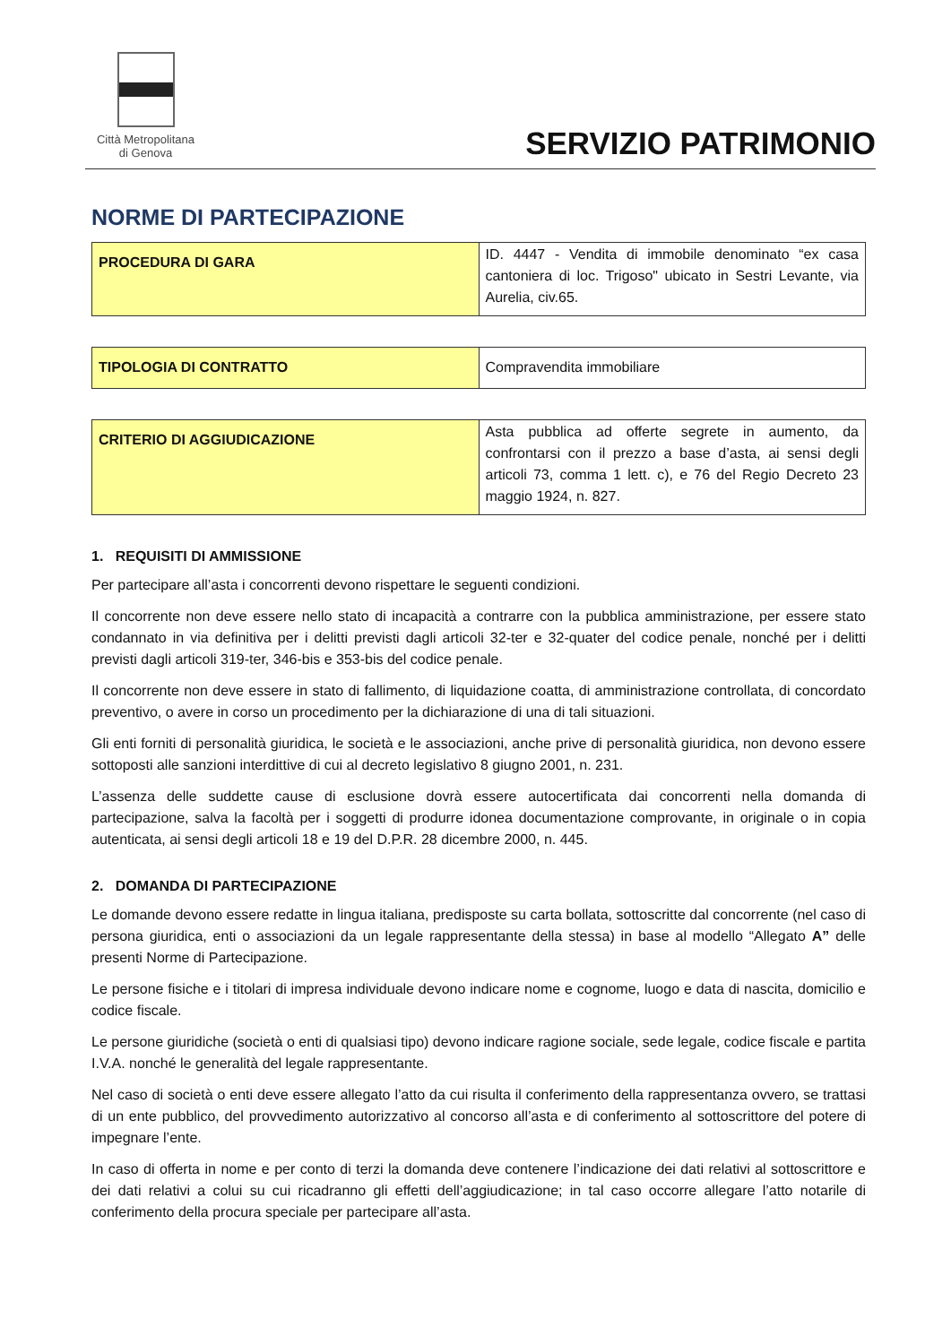Città Metropolitana
di Genova
SERVIZIO PATRIMONIO
NORME DI PARTECIPAZIONE
| PROCEDURA DI GARA | ID. 4447 - Vendita di immobile denominato “ex casa cantoniera di loc. Trigoso" ubicato in Sestri Levante, via Aurelia, civ.65. |
| TIPOLOGIA DI CONTRATTO | Compravendita immobiliare |
| CRITERIO DI AGGIUDICAZIONE | Asta pubblica ad offerte segrete in aumento, da confrontarsi con il prezzo a base d’asta, ai sensi degli articoli 73, comma 1 lett. c), e 76 del Regio Decreto 23 maggio 1924, n. 827. |
1. REQUISITI DI AMMISSIONE
Per partecipare all’asta i concorrenti devono rispettare le seguenti condizioni.
Il concorrente non deve essere nello stato di incapacità a contrarre con la pubblica amministrazione, per essere stato condannato in via definitiva per i delitti previsti dagli articoli 32-ter e 32-quater del codice penale, nonché per i delitti previsti dagli articoli 319-ter, 346-bis e 353-bis del codice penale.
Il concorrente non deve essere in stato di fallimento, di liquidazione coatta, di amministrazione controllata, di concordato preventivo, o avere in corso un procedimento per la dichiarazione di una di tali situazioni.
Gli enti forniti di personalità giuridica, le società e le associazioni, anche prive di personalità giuridica, non devono essere sottoposti alle sanzioni interdittive di cui al decreto legislativo 8 giugno 2001, n. 231.
L’assenza delle suddette cause di esclusione dovrà essere autocertificata dai concorrenti nella domanda di partecipazione, salva la facoltà per i soggetti di produrre idonea documentazione comprovante, in originale o in copia autenticata, ai sensi degli articoli 18 e 19 del D.P.R. 28 dicembre 2000, n. 445.
2. DOMANDA DI PARTECIPAZIONE
Le domande devono essere redatte in lingua italiana, predisposte su carta bollata, sottoscritte dal concorrente (nel caso di persona giuridica, enti o associazioni da un legale rappresentante della stessa) in base al modello “Allegato A” delle presenti Norme di Partecipazione.
Le persone fisiche e i titolari di impresa individuale devono indicare nome e cognome, luogo e data di nascita, domicilio e codice fiscale.
Le persone giuridiche (società o enti di qualsiasi tipo) devono indicare ragione sociale, sede legale, codice fiscale e partita I.V.A. nonché le generalità del legale rappresentante.
Nel caso di società o enti deve essere allegato l’atto da cui risulta il conferimento della rappresentanza ovvero, se trattasi di un ente pubblico, del provvedimento autorizzativo al concorso all’asta e di conferimento al sottoscrittore del potere di impegnare l’ente.
In caso di offerta in nome e per conto di terzi la domanda deve contenere l’indicazione dei dati relativi al sottoscrittore e dei dati relativi a colui su cui ricadranno gli effetti dell’aggiudicazione; in tal caso occorre allegare l’atto notarile di conferimento della procura speciale per partecipare all’asta.